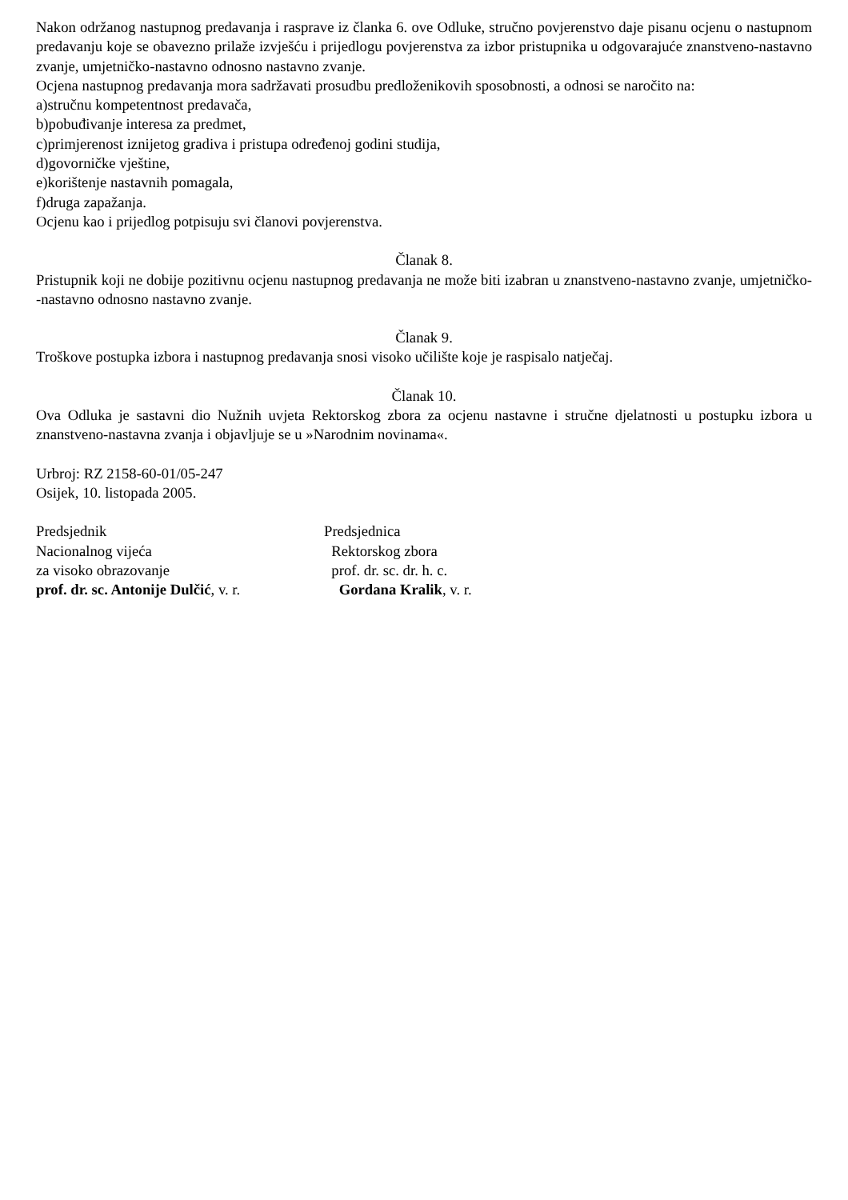Nakon održanog nastupnog predavanja i rasprave iz članka 6. ove Odluke, stručno povjerenstvo daje pisanu ocjenu o nastupnom predavanju koje se obavezno prilaže izvješću i prijedlogu povjerenstva za izbor pristupnika u odgovarajuće znanstveno-nastavno zvanje, umjetničko-nastavno odnosno nastavno zvanje.
Ocjena nastupnog predavanja mora sadržavati prosudbu predloženikovih sposobnosti, a odnosi se naročito na:
a)stručnu kompetentnost predavača,
b)pobuđivanje interesa za predmet,
c)primjerenost iznijetog gradiva i pristupa određenoj godini studija,
d)govorničke vještine,
e)korištenje nastavnih pomagala,
f)druga zapažanja.
Ocjenu kao i prijedlog potpisuju svi članovi povjerenstva.
Članak 8.
Pristupnik koji ne dobije pozitivnu ocjenu nastupnog predavanja ne može biti izabran u znanstveno-nastavno zvanje, umjetničko--nastavno odnosno nastavno zvanje.
Članak 9.
Troškove postupka izbora i nastupnog predavanja snosi visoko učilište koje je raspisalo natječaj.
Članak 10.
Ova Odluka je sastavni dio Nužnih uvjeta Rektorskog zbora za ocjenu nastavne i stručne djelatnosti u postupku izbora u znanstveno-nastavna zvanja i objavljuje se u »Narodnim novinama«.
Urbroj: RZ 2158-60-01/05-247
Osijek, 10. listopada 2005.
Predsjednik
Nacionalnog vijeća
za visoko obrazovanje
prof. dr. sc. Antonije Dulčić, v. r.
Predsjednica
Rektorskog zbora
prof. dr. sc. dr. h. c.
Gordana Kralik, v. r.